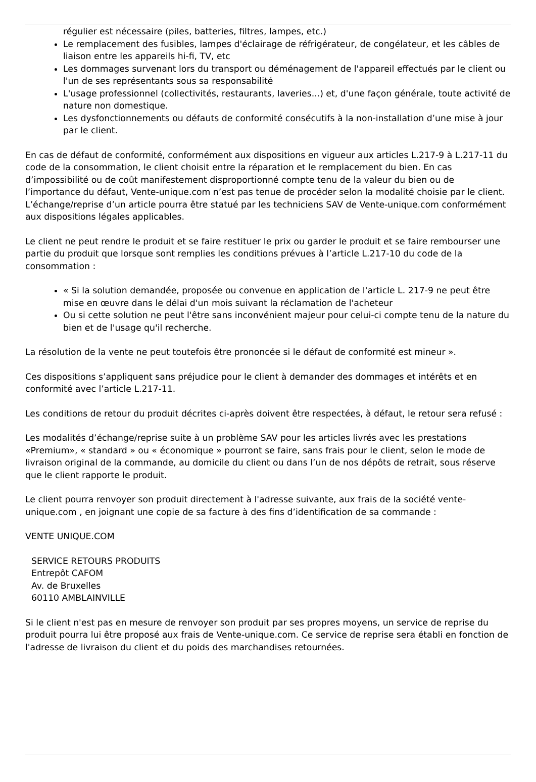régulier est nécessaire (piles, batteries, filtres, lampes, etc.)
Le remplacement des fusibles, lampes d'éclairage de réfrigérateur, de congélateur, et les câbles de liaison entre les appareils hi-fi, TV, etc
Les dommages survenant lors du transport ou déménagement de l'appareil effectués par le client ou l'un de ses représentants sous sa responsabilité
L'usage professionnel (collectivités, restaurants, laveries...) et, d'une façon générale, toute activité de nature non domestique.
Les dysfonctionnements ou défauts de conformité consécutifs à la non-installation d’une mise à jour par le client.
En cas de défaut de conformité, conformément aux dispositions en vigueur aux articles L.217-9 à L.217-11 du code de la consommation, le client choisit entre la réparation et le remplacement du bien. En cas d’impossibilité ou de coût manifestement disproportionné compte tenu de la valeur du bien ou de l’importance du défaut, Vente-unique.com n’est pas tenue de procéder selon la modalité choisie par le client. L’échange/reprise d’un article pourra être statué par les techniciens SAV de Vente-unique.com conformément aux dispositions légales applicables.
Le client ne peut rendre le produit et se faire restituer le prix ou garder le produit et se faire rembourser une partie du produit que lorsque sont remplies les conditions prévues à l’article L.217-10 du code de la consommation :
« Si la solution demandée, proposée ou convenue en application de l'article L. 217-9 ne peut être mise en œuvre dans le délai d'un mois suivant la réclamation de l'acheteur
Ou si cette solution ne peut l'être sans inconvénient majeur pour celui-ci compte tenu de la nature du bien et de l'usage qu'il recherche.
La résolution de la vente ne peut toutefois être prononcée si le défaut de conformité est mineur ».
Ces dispositions s’appliquent sans préjudice pour le client à demander des dommages et intérêts et en conformité avec l’article L.217-11.
Les conditions de retour du produit décrites ci-après doivent être respectées, à défaut, le retour sera refusé :
Les modalités d’échange/reprise suite à un problème SAV pour les articles livrés avec les prestations «Premium», « standard » ou « économique » pourront se faire, sans frais pour le client, selon le mode de livraison original de la commande, au domicile du client ou dans l’un de nos dépôts de retrait, sous réserve que le client rapporte le produit.
Le client pourra renvoyer son produit directement à l'adresse suivante, aux frais de la société vente- unique.com , en joignant une copie de sa facture à des fins d’identification de sa commande :
VENTE UNIQUE.COM
SERVICE RETOURS PRODUITS
Entrepôt CAFOM
Av. de Bruxelles
60110 AMBLAINVILLE
Si le client n'est pas en mesure de renvoyer son produit par ses propres moyens, un service de reprise du produit pourra lui être proposé aux frais de Vente-unique.com. Ce service de reprise sera établi en fonction de l'adresse de livraison du client et du poids des marchandises retournées.